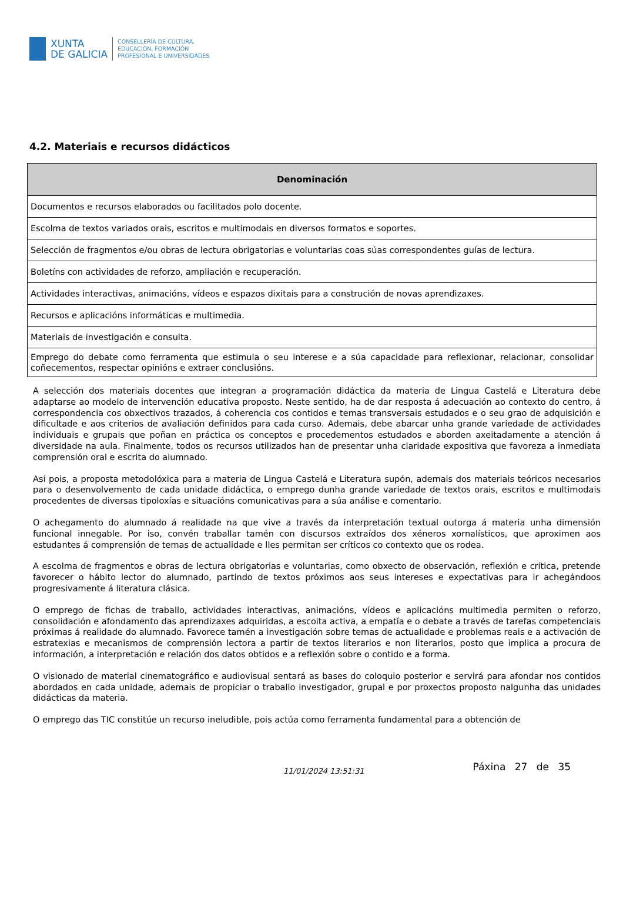XUNTA
DE GALICIA
CONSELLERÍA DE CULTURA,
EDUCACIÓN, FORMACIÓN
PROFESIONAL E UNIVERSIDADES
4.2. Materiais e recursos didácticos
| Denominación |
| --- |
| Documentos e recursos elaborados ou facilitados polo docente. |
| Escolma de textos variados orais, escritos e multimodais en diversos formatos e soportes. |
| Selección de fragmentos e/ou obras de lectura obrigatorias e voluntarias coas súas correspondentes guías de lectura. |
| Boletíns con actividades de reforzo, ampliación e recuperación. |
| Actividades interactivas, animacións, vídeos e espazos dixitais para a construción de novas aprendizaxes. |
| Recursos e aplicacións informáticas e multimedia. |
| Materiais de investigación e consulta. |
| Emprego do debate como ferramenta que estimula o seu interese e a súa capacidade para reflexionar, relacionar, consolidar coñecementos, respectar opinións e extraer conclusións. |
A selección dos materiais docentes que integran a programación didáctica da materia de Lingua Castelá e Literatura debe adaptarse ao modelo de intervención educativa proposto. Neste sentido, ha de dar resposta á adecuación ao contexto do centro, á correspondencia cos obxectivos trazados, á coherencia cos contidos e temas transversais estudados e o seu grao de adquisición e dificultade e aos criterios de avaliación definidos para cada curso. Ademais, debe abarcar unha grande variedade de actividades individuais e grupais que poñan en práctica os conceptos e procedementos estudados e aborden axeitadamente a atención á diversidade na aula. Finalmente, todos os recursos utilizados han de presentar unha claridade expositiva que favoreza a inmediata comprensión oral e escrita do alumnado.
Así pois, a proposta metodolóxica para a materia de Lingua Castelá e Literatura supón, ademais dos materiais teóricos necesarios para o desenvolvemento de cada unidade didáctica, o emprego dunha grande variedade de textos orais, escritos e multimodais procedentes de diversas tipoloxías e situacións comunicativas para a súa análise e comentario.
O achegamento do alumnado á realidade na que vive a través da interpretación textual outorga á materia unha dimensión funcional innegable. Por iso, convén traballar tamén con discursos extraídos dos xéneros xornalísticos, que aproximen aos estudantes á comprensión de temas de actualidade e lles permitan ser críticos co contexto que os rodea.
A escolma de fragmentos e obras de lectura obrigatorias e voluntarias, como obxecto de observación, reflexión e crítica, pretende favorecer o hábito lector do alumnado, partindo de textos próximos aos seus intereses e expectativas para ir achegándoos progresivamente á literatura clásica.
O emprego de fichas de traballo, actividades interactivas, animacións, vídeos e aplicacións multimedia permiten o reforzo, consolidación e afondamento das aprendizaxes adquiridas, a escoita activa, a empatía e o debate a través de tarefas competenciais próximas á realidade do alumnado. Favorece tamén a investigación sobre temas de actualidade e problemas reais e a activación de estratexias e mecanismos de comprensión lectora a partir de textos literarios e non literarios, posto que implica a procura de información, a interpretación e relación dos datos obtidos e a reflexión sobre o contido e a forma.
O visionado de material cinematográfico e audiovisual sentará as bases do coloquio posterior e servirá para afondar nos contidos abordados en cada unidade, ademais de propiciar o traballo investigador, grupal e por proxectos proposto nalgunha das unidades didácticas da materia.
O emprego das TIC constitúe un recurso ineludible, pois actúa como ferramenta fundamental para a obtención de
11/01/2024 13:51:31
Páxina 27 de 35